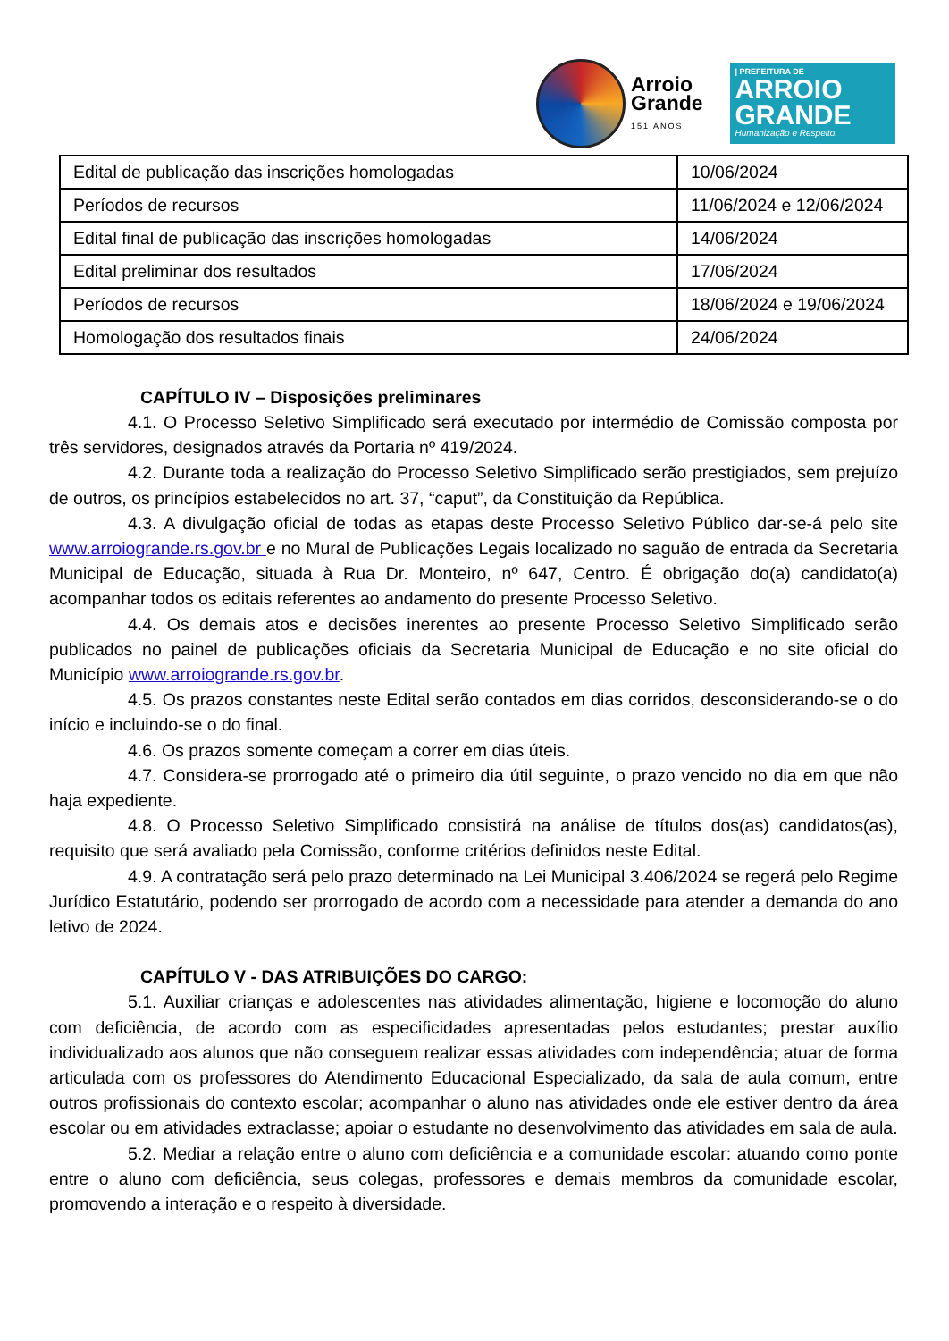Arroio
Grande
151 ANOS
| PREFEITURA DE
ARROIO
GRANDE
Humanização e Respeito.
| Edital de publicação das inscrições homologadas | 10/06/2024 |
| Períodos de recursos | 11/06/2024 e 12/06/2024 |
| Edital final de publicação das inscrições homologadas | 14/06/2024 |
| Edital preliminar dos resultados | 17/06/2024 |
| Períodos de recursos | 18/06/2024 e 19/06/2024 |
| Homologação dos resultados finais | 24/06/2024 |
CAPÍTULO IV – Disposições preliminares
4.1. O Processo Seletivo Simplificado será executado por intermédio de Comissão composta por três servidores, designados através da Portaria nº 419/2024.
4.2. Durante toda a realização do Processo Seletivo Simplificado serão prestigiados, sem prejuízo de outros, os princípios estabelecidos no art. 37, “caput”, da Constituição da República.
4.3. A divulgação oficial de todas as etapas deste Processo Seletivo Público dar-se-á pelo site www.arroiogrande.rs.gov.br e no Mural de Publicações Legais localizado no saguão de entrada da Secretaria Municipal de Educação, situada à Rua Dr. Monteiro, nº 647, Centro. É obrigação do(a) candidato(a) acompanhar todos os editais referentes ao andamento do presente Processo Seletivo.
4.4. Os demais atos e decisões inerentes ao presente Processo Seletivo Simplificado serão publicados no painel de publicações oficiais da Secretaria Municipal de Educação e no site oficial do Município www.arroiogrande.rs.gov.br.
4.5. Os prazos constantes neste Edital serão contados em dias corridos, desconsiderando-se o do início e incluindo-se o do final.
4.6. Os prazos somente começam a correr em dias úteis.
4.7. Considera-se prorrogado até o primeiro dia útil seguinte, o prazo vencido no dia em que não haja expediente.
4.8. O Processo Seletivo Simplificado consistirá na análise de títulos dos(as) candidatos(as), requisito que será avaliado pela Comissão, conforme critérios definidos neste Edital.
4.9. A contratação será pelo prazo determinado na Lei Municipal 3.406/2024 se regerá pelo Regime Jurídico Estatutário, podendo ser prorrogado de acordo com a necessidade para atender a demanda do ano letivo de 2024.
CAPÍTULO V - DAS ATRIBUIÇÕES DO CARGO:
5.1. Auxiliar crianças e adolescentes nas atividades alimentação, higiene e locomoção do aluno com deficiência, de acordo com as especificidades apresentadas pelos estudantes; prestar auxílio individualizado aos alunos que não conseguem realizar essas atividades com independência; atuar de forma articulada com os professores do Atendimento Educacional Especializado, da sala de aula comum, entre outros profissionais do contexto escolar; acompanhar o aluno nas atividades onde ele estiver dentro da área escolar ou em atividades extraclasse; apoiar o estudante no desenvolvimento das atividades em sala de aula.
5.2. Mediar a relação entre o aluno com deficiência e a comunidade escolar: atuando como ponte entre o aluno com deficiência, seus colegas, professores e demais membros da comunidade escolar, promovendo a interação e o respeito à diversidade.